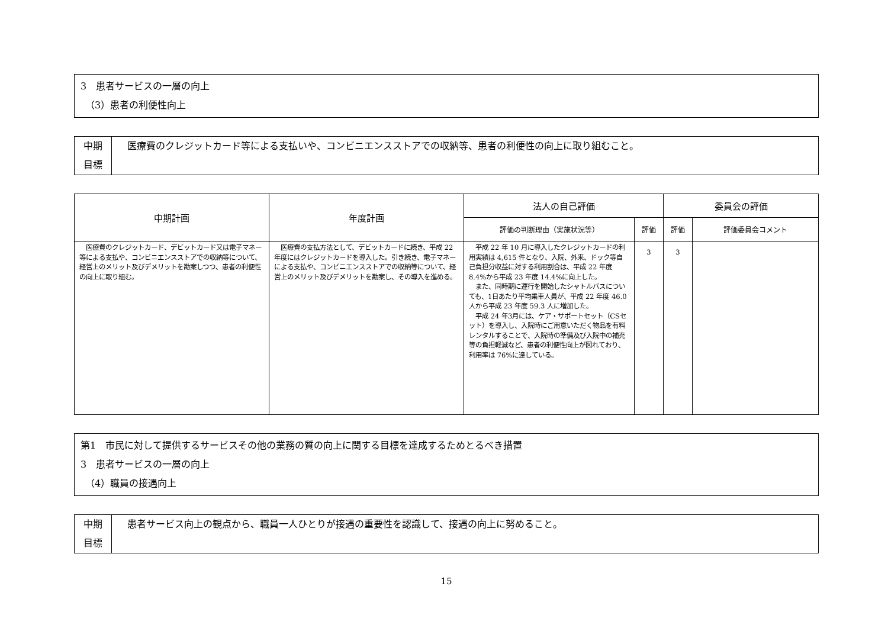3　患者サービスの一層の向上
　（3）患者の利便性向上
| 中期 目標 | 医療費のクレジットカード等による支払いや、コンビニエンスストアでの収納等、患者の利便性の向上に取り組むこと。 |
| 中期計画 | 年度計画 | 法人の自己評価 | | 委員会の評価 | |
| --- | --- | --- | --- | --- | --- |
| | | 評価の判断理由（実施状況等） | 評価 | 評価 | 評価委員会コメント |
| 医療費のクレジットカード、デビットカード又は電子マネー等による支払や、コンビニエンスストアでの収納等について、経営上のメリット及びデメリットを勘案しつつ、患者の利便性の向上に取り組む。 | 医療費の支払方法として、デビットカードに続き、平成 22 年度にはクレジットカードを導入した。引き続き、電子マネーによる支払や、コンビニエンスストアでの収納等について、経営上のメリット及びデメリットを勘案し、その導入を進める。 | 平成 22 年 10 月に導入したクレジットカードの利用実績は 4,615 件となり、入院、外来、ドック等自己負担分収益に対する利用割合は、平成 22 年度 8.4%から平成 23 年度 14.4%に向上した。 また、同時期に運行を開始したシャトルバスについても、1日あたり平均乗車人員が、平成 22 年度 46.0 人から平成 23 年度 59.3 人に増加した。 平成 24 年3月には、ケア・サポートセット（CSセット）を導入し、入院時にご用意いただく物品を有料レンタルすることで、入院時の準備及び入院中の補充等の負担軽減など、患者の利便性向上が図れており、利用率は 76%に達している。 | 3 | 3 | |
第1　市民に対して提供するサービスその他の業務の質の向上に関する目標を達成するためとるべき措置
3　患者サービスの一層の向上
　（4）職員の接遇向上
| 中期 目標 | 患者サービス向上の観点から、職員一人ひとりが接遇の重要性を認識して、接遇の向上に努めること。 |
15